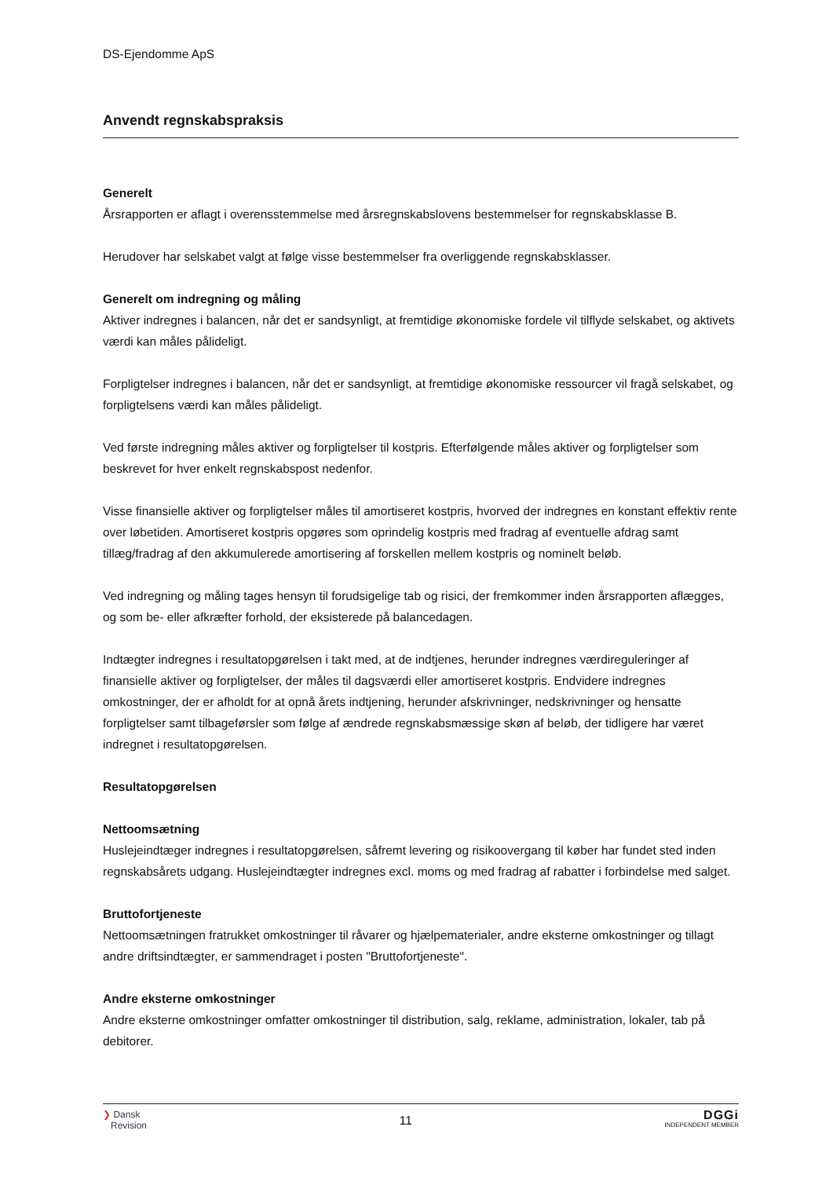DS-Ejendomme ApS
Anvendt regnskabspraksis
Generelt
Årsrapporten er aflagt i overensstemmelse med årsregnskabslovens bestemmelser for regnskabsklasse B.
Herudover har selskabet valgt at følge visse bestemmelser fra overliggende regnskabsklasser.
Generelt om indregning og måling
Aktiver indregnes i balancen, når det er sandsynligt, at fremtidige økonomiske fordele vil tilflyde selskabet, og aktivets værdi kan måles pålideligt.
Forpligtelser indregnes i balancen, når det er sandsynligt, at fremtidige økonomiske ressourcer vil fragå selskabet, og forpligtelsens værdi kan måles pålideligt.
Ved første indregning måles aktiver og forpligtelser til kostpris. Efterfølgende måles aktiver og forpligtelser som beskrevet for hver enkelt regnskabspost nedenfor.
Visse finansielle aktiver og forpligtelser måles til amortiseret kostpris, hvorved der indregnes en konstant effektiv rente over løbetiden. Amortiseret kostpris opgøres som oprindelig kostpris med fradrag af eventuelle afdrag samt tillæg/fradrag af den akkumulerede amortisering af forskellen mellem kostpris og nominelt beløb.
Ved indregning og måling tages hensyn til forudsigelige tab og risici, der fremkommer inden årsrapporten aflægges, og som be- eller afkræfter forhold, der eksisterede på balancedagen.
Indtægter indregnes i resultatopgørelsen i takt med, at de indtjenes, herunder indregnes værdireguleringer af finansielle aktiver og forpligtelser, der måles til dagsværdi eller amortiseret kostpris. Endvidere indregnes omkostninger, der er afholdt for at opnå årets indtjening, herunder afskrivninger, nedskrivninger og hensatte forpligtelser samt tilbageførsler som følge af ændrede regnskabsmæssige skøn af beløb, der tidligere har været indregnet i resultatopgørelsen.
Resultatopgørelsen
Nettoomsætning
Huslejeindtæger indregnes i resultatopgørelsen, såfremt levering og risikoovergang til køber har fundet sted inden regnskabsårets udgang. Huslejeindtægter indregnes excl. moms og med fradrag af rabatter i forbindelse med salget.
Bruttofortjeneste
Nettoomsætningen fratrukket omkostninger til råvarer og hjælpematerialer, andre eksterne omkostninger og tillagt andre driftsindtægter, er sammendraget i posten "Bruttofortjeneste".
Andre eksterne omkostninger
Andre eksterne omkostninger omfatter omkostninger til distribution, salg, reklame, administration, lokaler, tab på debitorer.
❯ Dansk
Revision
11
DGGi
INDEPENDENT MEMBER